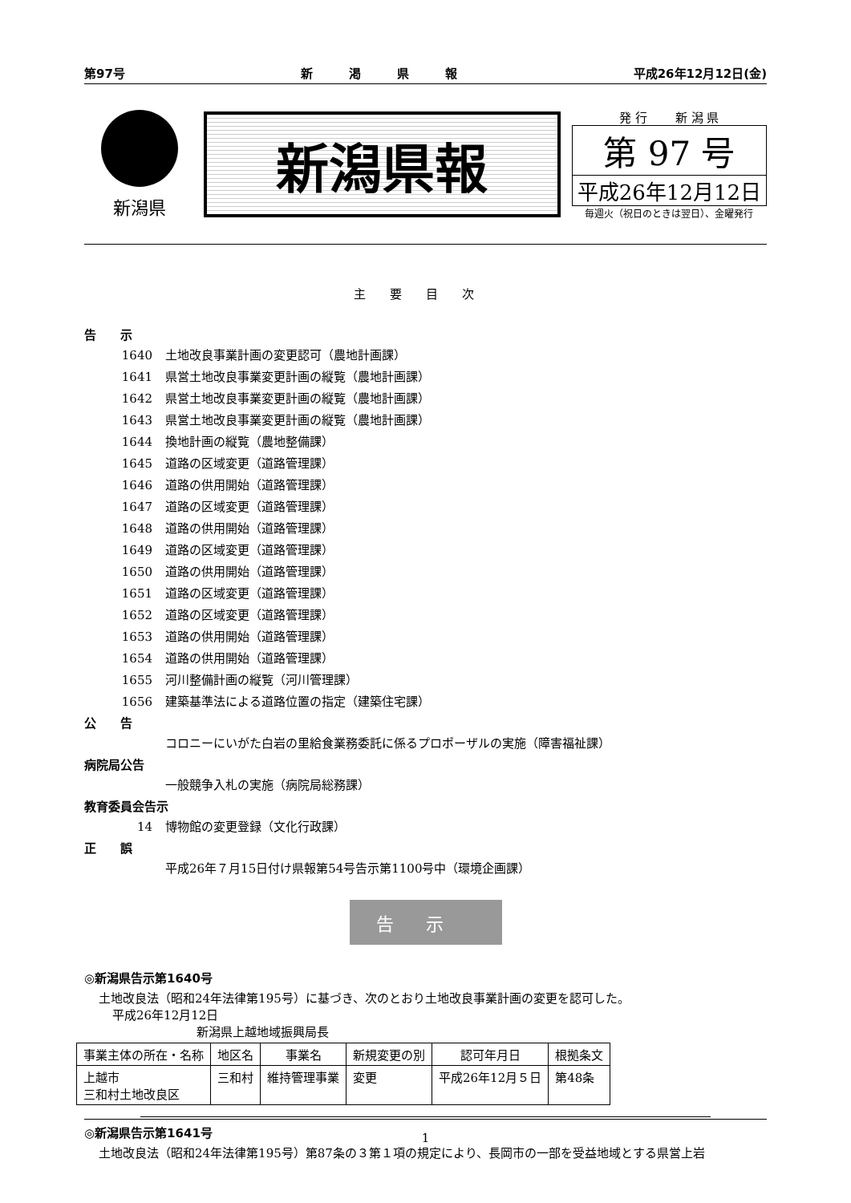第97号 新　　　渇　　　県　　　報 平成26年12月12日(金)
新潟県
新潟県報
発 行　　 新 潟 県
第 97 号
平成26年12月12日
毎週火（祝日のときは翌日）、金曜発行
主要目次
告　　示
1640 土地改良事業計画の変更認可（農地計画課）
1641 県営土地改良事業変更計画の縦覧（農地計画課）
1642 県営土地改良事業変更計画の縦覧（農地計画課）
1643 県営土地改良事業変更計画の縦覧（農地計画課）
1644 換地計画の縦覧（農地整備課）
1645 道路の区域変更（道路管理課）
1646 道路の供用開始（道路管理課）
1647 道路の区域変更（道路管理課）
1648 道路の供用開始（道路管理課）
1649 道路の区域変更（道路管理課）
1650 道路の供用開始（道路管理課）
1651 道路の区域変更（道路管理課）
1652 道路の区域変更（道路管理課）
1653 道路の供用開始（道路管理課）
1654 道路の供用開始（道路管理課）
1655 河川整備計画の縦覧（河川管理課）
1656 建築基準法による道路位置の指定（建築住宅課）
公　　告
コロニーにいがた白岩の里給食業務委託に係るプロポーザルの実施（障害福祉課）
病院局公告
一般競争入札の実施（病院局総務課）
教育委員会告示
14 博物館の変更登録（文化行政課）
正　　誤
平成26年７月15日付け県報第54号告示第1100号中（環境企画課）
告示
◎新潟県告示第1640号
土地改良法（昭和24年法律第195号）に基づき、次のとおり土地改良事業計画の変更を認可した。
平成26年12月12日
新潟県上越地域振興局長
| 事業主体の所在・名称 | 地区名 | 事業名 | 新規変更の別 | 認可年月日 | 根拠条文 |
| --- | --- | --- | --- | --- | --- |
| 上越市 三和村土地改良区 | 三和村 | 維持管理事業 | 変更 | 平成26年12月５日 | 第48条 |
◎新潟県告示第1641号
土地改良法（昭和24年法律第195号）第87条の３第１項の規定により、長岡市の一部を受益地域とする県営上岩
1